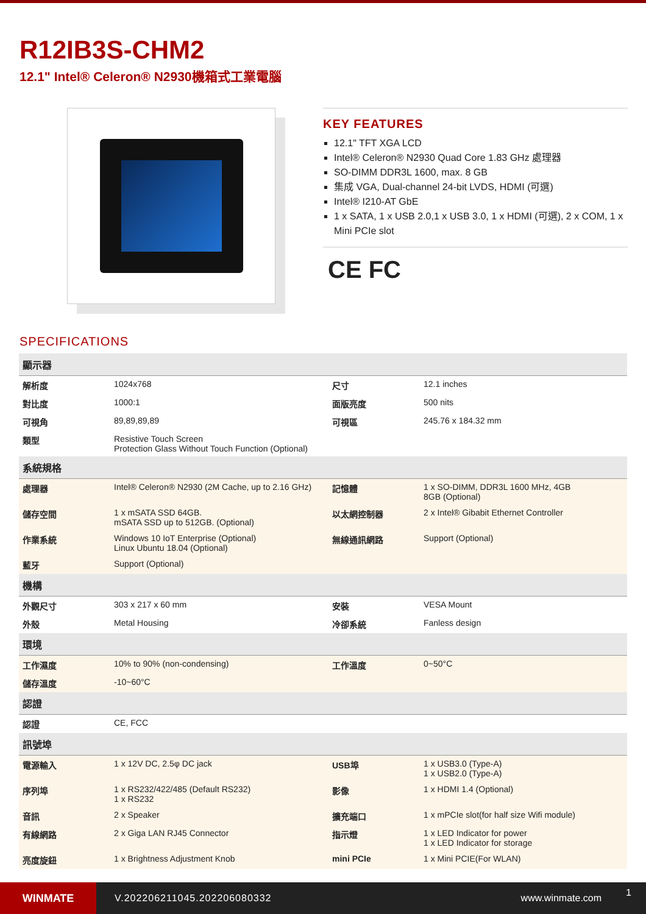R12IB3S-CHM2
12.1" Intel® Celeron® N2930機箱式工業電腦
KEY FEATURES
12.1" TFT XGA LCD
Intel® Celeron® N2930 Quad Core 1.83 GHz 處理器
SO-DIMM DDR3L 1600, max. 8 GB
集成 VGA, Dual-channel 24-bit LVDS, HDMI (可選)
Intel® I210-AT GbE
1 x SATA, 1 x USB 2.0,1 x USB 3.0, 1 x HDMI (可選), 2 x COM, 1 x Mini PCIe slot
CE FC
SPECIFICATIONS
| 顯示器 | | | |
| --- | --- | --- | --- |
| 解析度 | 1024x768 | 尺寸 | 12.1 inches |
| 對比度 | 1000:1 | 面版亮度 | 500 nits |
| 可視角 | 89,89,89,89 | 可視區 | 245.76 x 184.32 mm |
| 類型 | Resistive Touch Screen Protection Glass Without Touch Function (Optional) | | |
| 系統規格 | | | |
| 處理器 | Intel® Celeron® N2930 (2M Cache, up to 2.16 GHz) | 記憶體 | 1 x SO-DIMM, DDR3L 1600 MHz, 4GB 8GB (Optional) |
| 儲存空間 | 1 x mSATA SSD 64GB. mSATA SSD up to 512GB. (Optional) | 以太網控制器 | 2 x Intel® Gibabit Ethernet Controller |
| 作業系統 | Windows 10 IoT Enterprise (Optional) Linux Ubuntu 18.04 (Optional) | 無線通訊網路 | Support (Optional) |
| 藍牙 | Support (Optional) | | |
| 機構 | | | |
| 外觀尺寸 | 303 x 217 x 60 mm | 安裝 | VESA Mount |
| 外殼 | Metal Housing | 冷卻系統 | Fanless design |
| 環境 | | | |
| 工作濕度 | 10% to 90% (non-condensing) | 工作溫度 | 0~50°C |
| 儲存溫度 | -10~60°C | | |
| 認證 | | | |
| 認證 | CE, FCC | | |
| 訊號埠 | | | |
| 電源輸入 | 1 x 12V DC, 2.5φ DC jack | USB埠 | 1 x USB3.0 (Type-A) 1 x USB2.0 (Type-A) |
| 序列埠 | 1 x RS232/422/485 (Default RS232) 1 x RS232 | 影像 | 1 x HDMI 1.4 (Optional) |
| 音訊 | 2 x Speaker | 擴充端口 | 1 x mPCIe slot(for half size Wifi module) |
| 有線網路 | 2 x Giga LAN RJ45 Connector | 指示燈 | 1 x LED Indicator for power 1 x LED Indicator for storage |
| 亮度旋鈕 | 1 x Brightness Adjustment Knob | mini PCIe | 1 x Mini PCIE(For WLAN) |
WINMATE
V.202206211045.202206080332 www.winmate.com
1